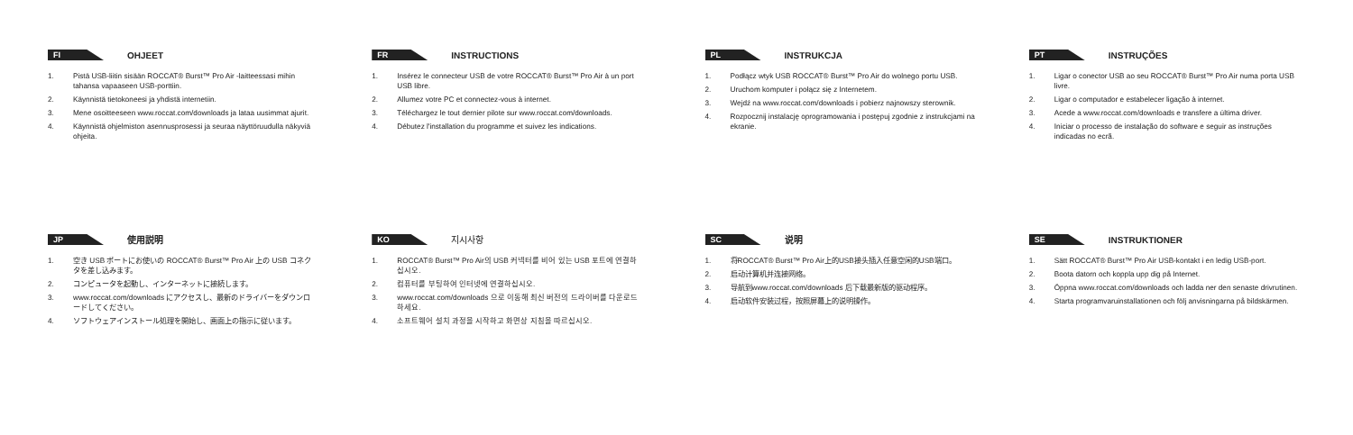FI
OHJEET
1. Pistä USB-liitin sisään ROCCAT® Burst™ Pro Air -laitteessasi mihin tahansa vapaaseen USB-porttiin.
2. Käynnistä tietokoneesi ja yhdistä internetiin.
3. Mene osoitteeseen www.roccat.com/downloads ja lataa uusimmat ajurit.
4. Käynnistä ohjelmiston asennusprosessi ja seuraa näyttöruudulla näkyviä ohjeita.
FR
INSTRUCTIONS
1. Insérez le connecteur USB de votre ROCCAT® Burst™ Pro Air à un port USB libre.
2. Allumez votre PC et connectez-vous à internet.
3. Téléchargez le tout dernier pilote sur www.roccat.com/downloads.
4. Débutez l'installation du programme et suivez les indications.
PL
INSTRUKCJA
1. Podłącz wtyk USB ROCCAT® Burst™ Pro Air do wolnego portu USB.
2. Uruchom komputer i połącz się z Internetem.
3. Wejdź na www.roccat.com/downloads i pobierz najnowszy sterownik.
4. Rozpocznij instalację oprogramowania i postępuj zgodnie z instrukcjami na ekranie.
PT
INSTRUÇÕES
1. Ligar o conector USB ao seu ROCCAT® Burst™ Pro Air numa porta USB livre.
2. Ligar o computador e estabelecer ligação à internet.
3. Acede a www.roccat.com/downloads e transfere a última driver.
4. Iniciar o processo de instalação do software e seguir as instruções indicadas no ecrã.
JP
使用説明
1. 空き USB ポートにお使いの ROCCAT® Burst™ Pro Air 上の USB コネクタを差し込みます。
2. コンピュータを起動し、インターネットに接続します。
3. www.roccat.com/downloads にアクセスし、最新のドライバーをダウンロードしてください。
4. ソフトウェアインストール処理を開始し、画面上の指示に従います。
KO
지시사항
1. ROCCAT® Burst™ Pro Air의 USB 커넥터를 비어 있는 USB 포트에 연결하십시오.
2. 컴퓨터를 부팅하여 인터넷에 연결하십시오.
3. www.roccat.com/downloads 으로 이동해 최신 버전의 드라이버를 다운로드하세요.
4. 소프트웨어 설치 과정을 시작하고 화면상 지침을 따르십시오.
SC
说明
1. 将ROCCAT® Burst™ Pro Air上的USB接头插入任意空闲的USB端口。
2. 启动计算机并连接网络。
3. 导航到www.roccat.com/downloads 后下载最新版的驱动程序。
4. 启动软件安装过程，按照屏幕上的说明操作。
SE
INSTRUKTIONER
1. Sätt ROCCAT® Burst™ Pro Air USB-kontakt i en ledig USB-port.
2. Boota datorn och koppla upp dig på Internet.
3. Öppna www.roccat.com/downloads och ladda ner den senaste drivrutinen.
4. Starta programvaruinstallationen och följ anvisningarna på bildskärmen.